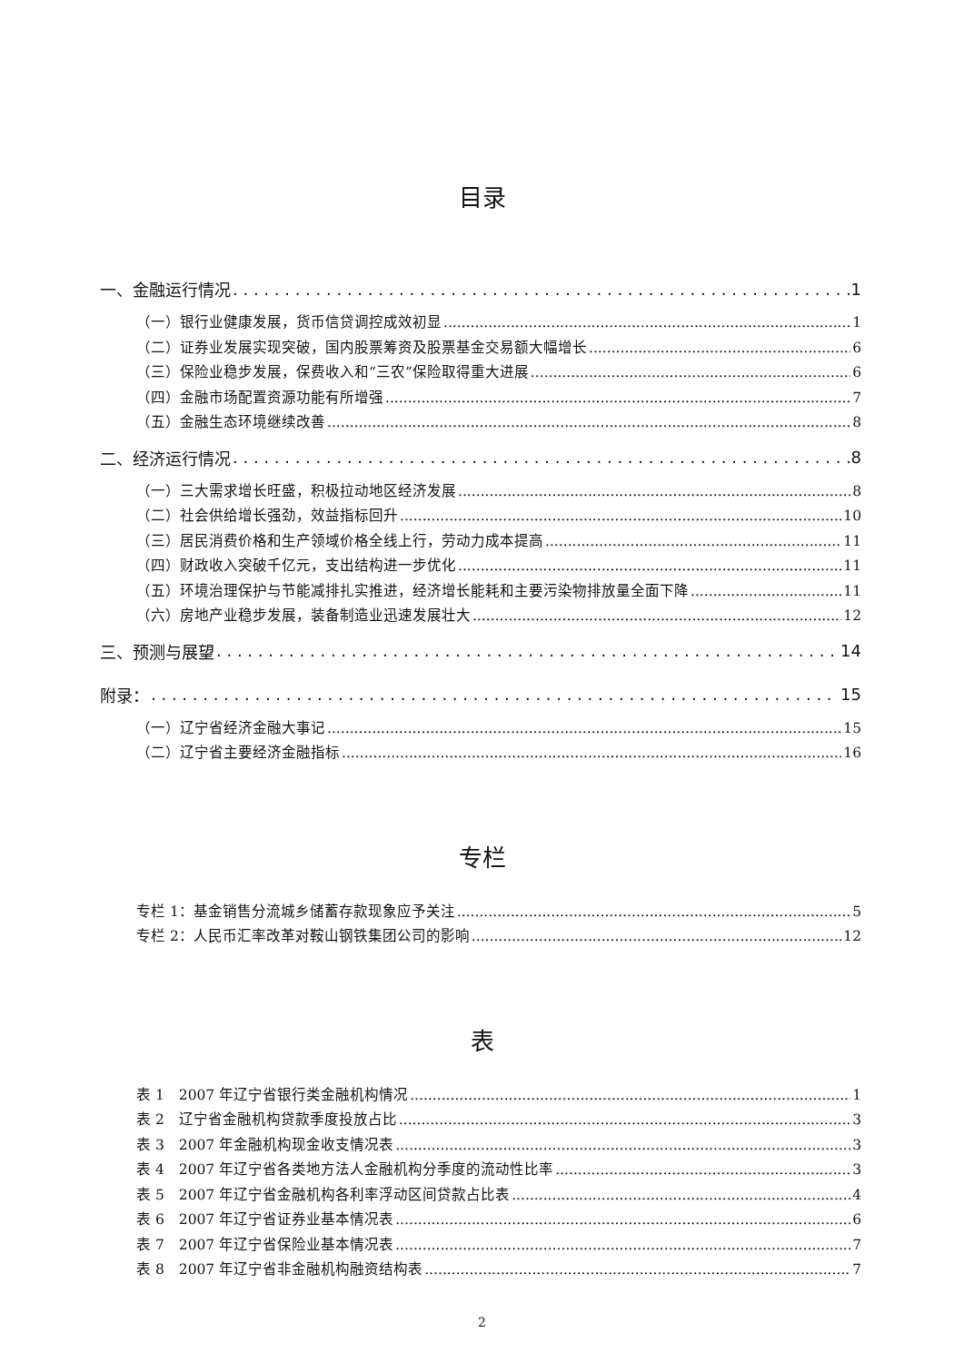目录
一、金融运行情况 1
（一）银行业健康发展，货币信贷调控成效初显 1
（二）证券业发展实现突破，国内股票筹资及股票基金交易额大幅增长 6
（三）保险业稳步发展，保费收入和“三农”保险取得重大进展 6
（四）金融市场配置资源功能有所增强 7
（五）金融生态环境继续改善 8
二、经济运行情况 8
（一）三大需求增长旺盛，积极拉动地区经济发展 8
（二）社会供给增长强劲，效益指标回升 10
（三）居民消费价格和生产领域价格全线上行，劳动力成本提高 11
（四）财政收入突破千亿元，支出结构进一步优化 11
（五）环境治理保护与节能减排扎实推进，经济增长能耗和主要污染物排放量全面下降 11
（六）房地产业稳步发展，装备制造业迅速发展壮大 12
三、预测与展望 14
附录： 15
（一）辽宁省经济金融大事记 15
（二）辽宁省主要经济金融指标 16
专栏
专栏 1：基金销售分流城乡储蓄存款现象应予关注 5
专栏 2：人民币汇率改革对鞍山钢铁集团公司的影响 12
表
表 1　2007 年辽宁省银行类金融机构情况 1
表 2　辽宁省金融机构贷款季度投放占比 3
表 3　2007 年金融机构现金收支情况表 3
表 4　2007 年辽宁省各类地方法人金融机构分季度的流动性比率 3
表 5　2007 年辽宁省金融机构各利率浮动区间贷款占比表 4
表 6　2007 年辽宁省证券业基本情况表 6
表 7　2007 年辽宁省保险业基本情况表 7
表 8　2007 年辽宁省非金融机构融资结构表 7
2